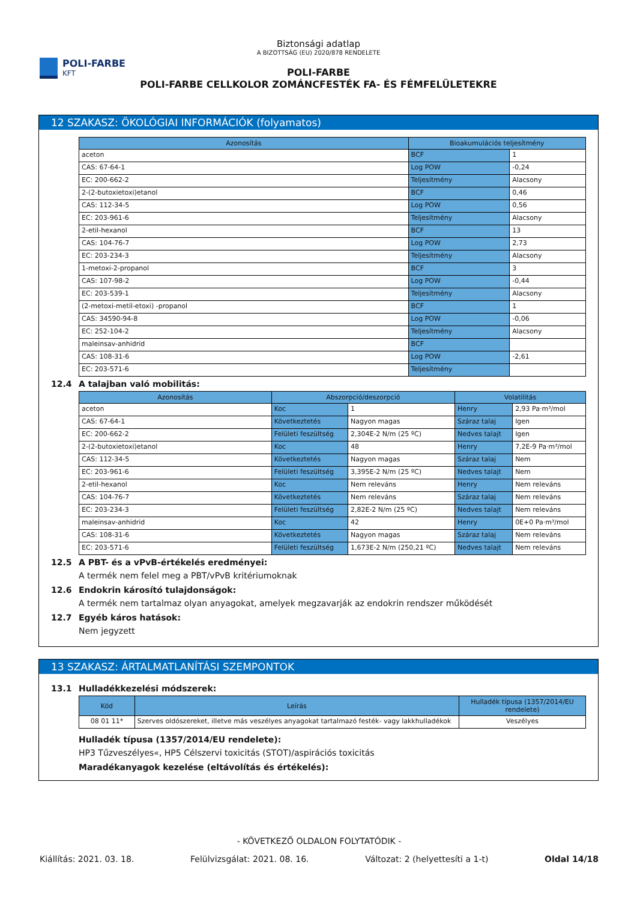POLI-FARBE
KFT
Biztonsági adatlap
A BIZOTTSÁG (EU) 2020/878 RENDELETE
POLI-FARBE
POLI-FARBE CELLKOLOR ZOMÁNCFESTÉK FA- ÉS FÉMFELÜLETEKRE
12 SZAKASZ: ÖKOLÓGIAI INFORMÁCIÓK (folyamatos)
| Azonosítás | Bioakumulációs teljesítmény | |
| --- | --- | --- |
| aceton | BCF | 1 |
| CAS: 67-64-1 | Log POW | -0,24 |
| EC: 200-662-2 | Teljesítmény | Alacsony |
| 2-(2-butoxietoxi)etanol | BCF | 0,46 |
| CAS: 112-34-5 | Log POW | 0,56 |
| EC: 203-961-6 | Teljesítmény | Alacsony |
| 2-etil-hexanol | BCF | 13 |
| CAS: 104-76-7 | Log POW | 2,73 |
| EC: 203-234-3 | Teljesítmény | Alacsony |
| 1-metoxi-2-propanol | BCF | 3 |
| CAS: 107-98-2 | Log POW | -0,44 |
| EC: 203-539-1 | Teljesítmény | Alacsony |
| (2-metoxi-metil-etoxi) -propanol | BCF | 1 |
| CAS: 34590-94-8 | Log POW | -0,06 |
| EC: 252-104-2 | Teljesítmény | Alacsony |
| maleinsav-anhidrid | BCF | |
| CAS: 108-31-6 | Log POW | -2,61 |
| EC: 203-571-6 | Teljesítmény | |
12.4 A talajban való mobilitás:
| Azonosítás | Abszorpció/deszorpció | | Volatilitás | |
| --- | --- | --- | --- | --- |
| aceton | Koc | 1 | Henry | 2,93 Pa·m³/mol |
| CAS: 67-64-1 | Következtetés | Nagyon magas | Száraz talaj | Igen |
| EC: 200-662-2 | Felületi feszültség | 2,304E-2 N/m (25 ºC) | Nedves talajt | Igen |
| 2-(2-butoxietoxi)etanol | Koc | 48 | Henry | 7,2E-9 Pa·m³/mol |
| CAS: 112-34-5 | Következtetés | Nagyon magas | Száraz talaj | Nem |
| EC: 203-961-6 | Felületi feszültség | 3,395E-2 N/m (25 ºC) | Nedves talajt | Nem |
| 2-etil-hexanol | Koc | Nem releváns | Henry | Nem releváns |
| CAS: 104-76-7 | Következtetés | Nem releváns | Száraz talaj | Nem releváns |
| EC: 203-234-3 | Felületi feszültség | 2,82E-2 N/m (25 ºC) | Nedves talajt | Nem releváns |
| maleinsav-anhidrid | Koc | 42 | Henry | 0E+0 Pa·m³/mol |
| CAS: 108-31-6 | Következtetés | Nagyon magas | Száraz talaj | Nem releváns |
| EC: 203-571-6 | Felületi feszültség | 1,673E-2 N/m (250,21 ºC) | Nedves talajt | Nem releváns |
12.5 A PBT- és a vPvB-értékelés eredményei:
A termék nem felel meg a PBT/vPvB kritériumoknak
12.6 Endokrin károsító tulajdonságok:
A termék nem tartalmaz olyan anyagokat, amelyek megzavarják az endokrin rendszer működését
12.7 Egyéb káros hatások:
Nem jegyzett
13 SZAKASZ: ÁRTALMATLANÍTÁSI SZEMPONTOK
13.1 Hulladékkezelési módszerek:
| Kód | Leírás | Hulladék típusa (1357/2014/EU rendelete) |
| --- | --- | --- |
| 08 01 11* | Szerves oldószereket, illetve más veszélyes anyagokat tartalmazó festék- vagy lakkhulladékok | Veszélyes |
Hulladék típusa (1357/2014/EU rendelete):
HP3 Tűzveszélyes«, HP5 Célszervi toxicitás (STOT)/aspirációs toxicitás
Maradékanyagok kezelése (eltávolítás és értékelés):
- KÖVETKEZŐ OLDALON FOLYTATÓDIK -
Kiállítás: 2021. 03. 18. Felülvizsgálat: 2021. 08. 16. Változat: 2 (helyettesíti a 1-t) Oldal 14/18